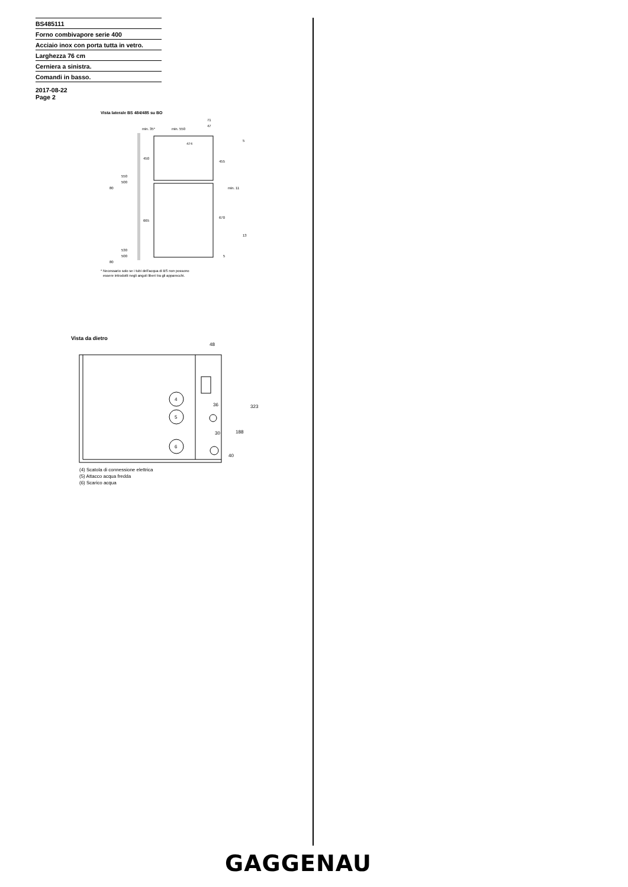BS485111
Forno combivapore serie 400
Acciaio inox con porta tutta in vetro.
Larghezza 76 cm
Cerniera a sinistra.
Comandi in basso.
2017-08-22
Page 2
Vista laterale BS 484/485 su BO
min. 35*
min. 550
474
450
665
455
670
71
47
5
550
500
80
530
500
80
5
min. 11
13
* Necessario solo se i tubi dell'acqua di BS non possono
essere introdotti negli angoli liberi tra gli apparecchi.
Vista da dietro
4
5
6
48
36
30
323
188
40
(4) Scatola di connessione elettrica
(5) Attacco acqua fredda
(6) Scarico acqua
GAGGENAU